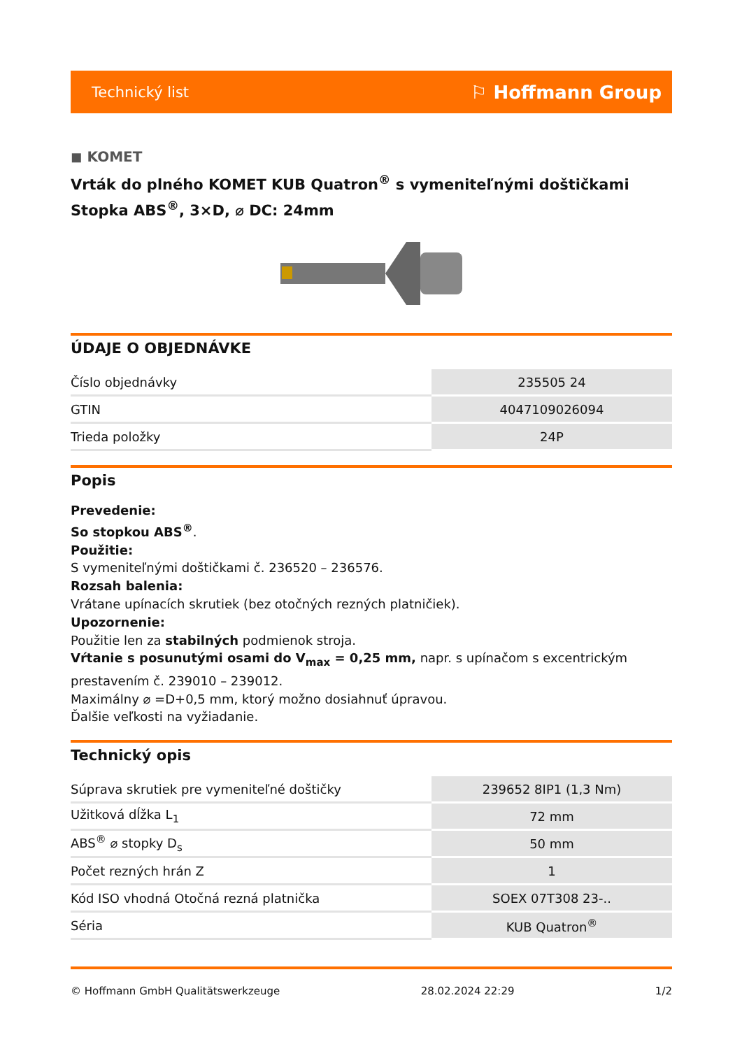Technický list ⚐ Hoffmann Group
◼ KOMET
Vrták do plného KOMET KUB Quatron<sup>®</sup> s vymeniteľnými doštičkami Stopka ABS<sup>®</sup>, 3×D, ⌀ DC: 24mm
ÚDAJE O OBJEDNÁVKE
| Číslo objednávky | 235505 24 |
| GTIN | 4047109026094 |
| Trieda položky | 24P |
Popis
Prevedenie:
So stopkou ABS<sup>®</sup>.
Použitie:
S vymeniteľnými doštičkami č. 236520 – 236576.
Rozsah balenia:
Vrátane upínacích skrutiek (bez otočných rezných platničiek).
Upozornenie:
Použitie len za stabilných podmienok stroja.
Vŕtanie s posunutými osami do V<sub>max</sub> = 0,25 mm, napr. s upínačom s excentrickým prestavením č. 239010 – 239012.
Maximálny ⌀ =D+0,5 mm, ktorý možno dosiahnuť úpravou.
Ďalšie veľkosti na vyžiadanie.
Technický opis
| Súprava skrutiek pre vymeniteľné doštičky | 239652 8IP1 (1,3 Nm) |
| Užitková dĺžka L<sub>1</sub> | 72 mm |
| ABS<sup>®</sup> ⌀ stopky D<sub>s</sub> | 50 mm |
| Počet rezných hrán Z | 1 |
| Kód ISO vhodná Otočná rezná platnička | SOEX 07T308 23-.. |
| Séria | KUB Quatron<sup>®</sup> |
© Hoffmann GmbH Qualitätswerkzeuge 28.02.2024 22:29 1/2